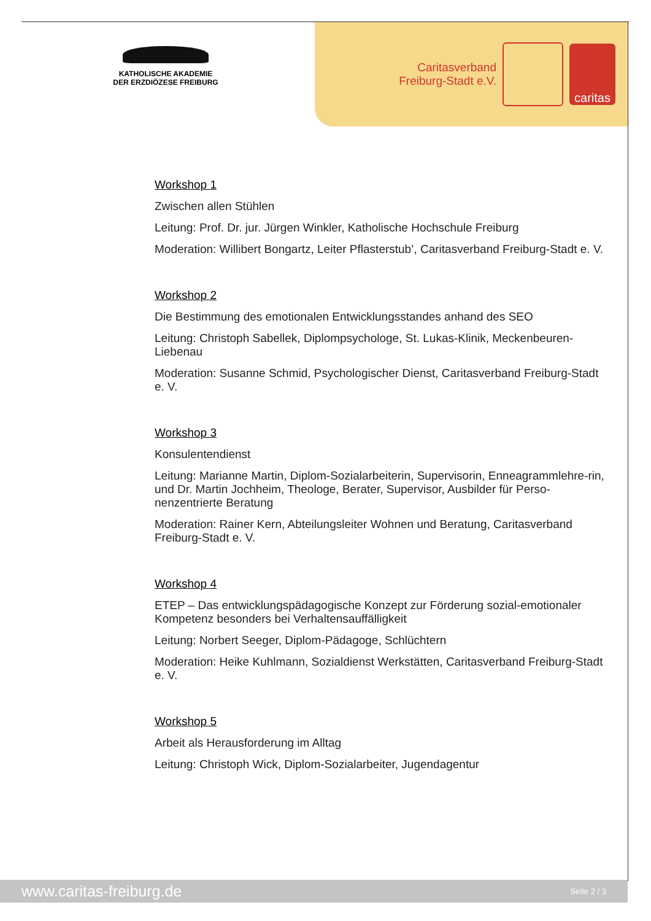KATHOLISCHE AKADEMIE
DER ERZDIÖZESE FREIBURG
Caritasverband
Freiburg-Stadt e.V.
caritas
Workshop 1
Zwischen allen Stühlen
Leitung: Prof. Dr. jur. Jürgen Winkler, Katholische Hochschule Freiburg
Moderation: Willibert Bongartz, Leiter Pflasterstub’, Caritasverband Freiburg-Stadt e. V.
Workshop 2
Die Bestimmung des emotionalen Entwicklungsstandes anhand des SEO
Leitung: Christoph Sabellek, Diplompsychologe, St. Lukas-Klinik, Meckenbeuren-Liebenau
Moderation: Susanne Schmid, Psychologischer Dienst, Caritasverband Freiburg-Stadt e. V.
Workshop 3
Konsulentendienst
Leitung: Marianne Martin, Diplom-Sozialarbeiterin, Supervisorin, Enneagrammlehre-rin, und Dr. Martin Jochheim, Theologe, Berater, Supervisor, Ausbilder für Perso-nenzentrierte Beratung
Moderation: Rainer Kern, Abteilungsleiter Wohnen und Beratung, Caritasverband Freiburg-Stadt e. V.
Workshop 4
ETEP – Das entwicklungspädagogische Konzept zur Förderung sozial-emotionaler Kompetenz besonders bei Verhaltensauffälligkeit
Leitung: Norbert Seeger, Diplom-Pädagoge, Schlüchtern
Moderation: Heike Kuhlmann, Sozialdienst Werkstätten, Caritasverband Freiburg-Stadt e. V.
Workshop 5
Arbeit als Herausforderung im Alltag
Leitung: Christoph Wick, Diplom-Sozialarbeiter, Jugendagentur
www.caritas-freiburg.de Seite 2 / 3